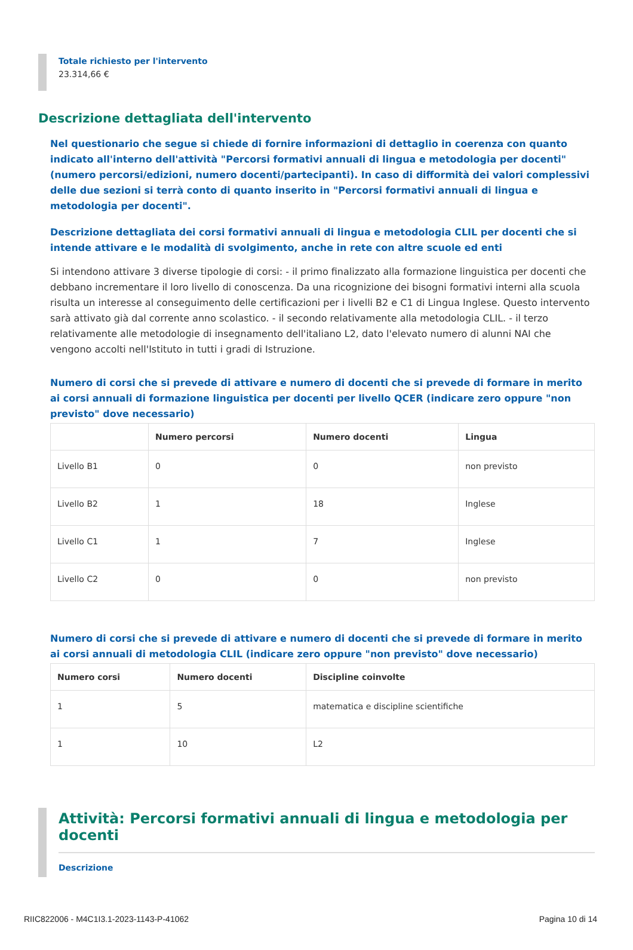Totale richiesto per l'intervento
23.314,66 €
Descrizione dettagliata dell'intervento
Nel questionario che segue si chiede di fornire informazioni di dettaglio in coerenza con quanto indicato all'interno dell'attività "Percorsi formativi annuali di lingua e metodologia per docenti" (numero percorsi/edizioni, numero docenti/partecipanti). In caso di difformità dei valori complessivi delle due sezioni si terrà conto di quanto inserito in "Percorsi formativi annuali di lingua e metodologia per docenti".
Descrizione dettagliata dei corsi formativi annuali di lingua e metodologia CLIL per docenti che si intende attivare e le modalità di svolgimento, anche in rete con altre scuole ed enti
Si intendono attivare 3 diverse tipologie di corsi: - il primo finalizzato alla formazione linguistica per docenti che debbano incrementare il loro livello di conoscenza. Da una ricognizione dei bisogni formativi interni alla scuola risulta un interesse al conseguimento delle certificazioni per i livelli B2 e C1 di Lingua Inglese. Questo intervento sarà attivato già dal corrente anno scolastico. - il secondo relativamente alla metodologia CLIL. - il terzo relativamente alle metodologie di insegnamento dell'italiano L2, dato l'elevato numero di alunni NAI che vengono accolti nell'Istituto in tutti i gradi di Istruzione.
Numero di corsi che si prevede di attivare e numero di docenti che si prevede di formare in merito ai corsi annuali di formazione linguistica per docenti per livello QCER (indicare zero oppure "non previsto" dove necessario)
| | Numero percorsi | Numero docenti | Lingua |
| --- | --- | --- | --- |
| Livello B1 | 0 | 0 | non previsto |
| Livello B2 | 1 | 18 | Inglese |
| Livello C1 | 1 | 7 | Inglese |
| Livello C2 | 0 | 0 | non previsto |
Numero di corsi che si prevede di attivare e numero di docenti che si prevede di formare in merito ai corsi annuali di metodologia CLIL (indicare zero oppure "non previsto" dove necessario)
| Numero corsi | Numero docenti | Discipline coinvolte |
| --- | --- | --- |
| 1 | 5 | matematica e discipline scientifiche |
| 1 | 10 | L2 |
Attività: Percorsi formativi annuali di lingua e metodologia per docenti
Descrizione
RIIC822006 - M4C1I3.1-2023-1143-P-41062 Pagina 10 di 14